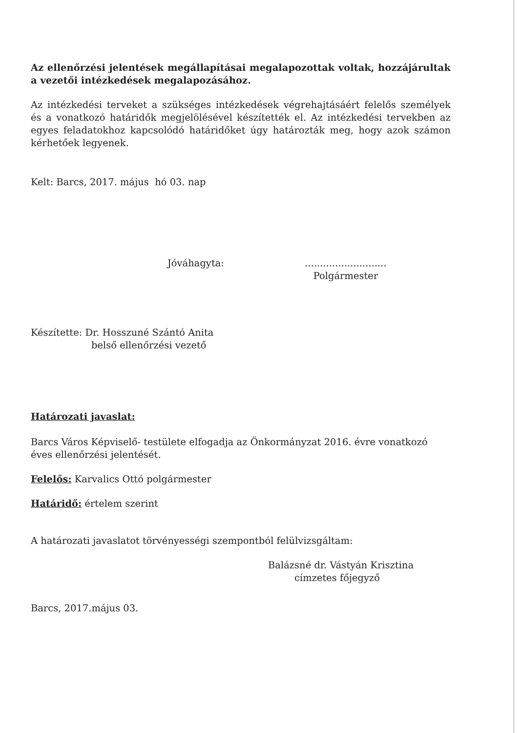Az ellenőrzési jelentések megállapításai megalapozottak voltak, hozzájárultak a vezetői intézkedések megalapozásához.
Az intézkedési terveket a szükséges intézkedések végrehajtásáért felelős személyek és a vonatkozó határidők megjelölésével készítették el. Az intézkedési tervekben az egyes feladatokhoz kapcsolódó határidőket úgy határozták meg, hogy azok számon kérhetőek legyenek.
Kelt: Barcs, 2017. május hó 03. nap
Jóváhagyta: ...........................
Polgármester
Készítette: Dr. Hosszuné Szántó Anita
belső ellenőrzési vezető
Határozati javaslat:
Barcs Város Képviselő- testülete elfogadja az Önkormányzat 2016. évre vonatkozó éves ellenőrzési jelentését.
Felelős: Karvalics Ottó polgármester
Határidő: értelem szerint
A határozati javaslatot törvényességi szempontból felülvizsgáltam:
Balázsné dr. Vástyán Krisztina
címzetes főjegyző
Barcs, 2017.május 03.